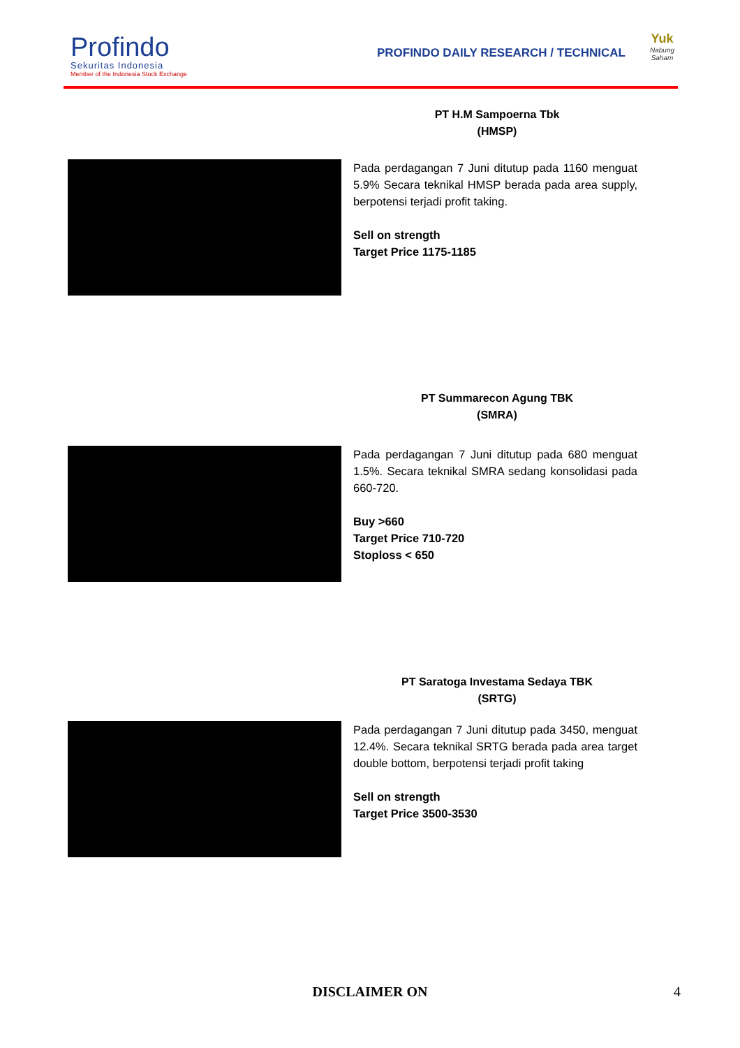Profindo
Sekuritas Indonesia
Member of the Indonesia Stock Exchange
PROFINDO DAILY RESEARCH / TECHNICAL
Yuk
Nabung
Saham
PT H.M Sampoerna Tbk
(HMSP)
Pada perdagangan 7 Juni ditutup pada 1160 menguat 5.9% Secara teknikal HMSP berada pada area supply, berpotensi terjadi profit taking.
Sell on strength
Target Price 1175-1185
PT Summarecon Agung TBK
(SMRA)
Pada perdagangan 7 Juni ditutup pada 680 menguat 1.5%. Secara teknikal SMRA sedang konsolidasi pada 660-720.
Buy >660
Target Price 710-720
Stoploss < 650
PT Saratoga Investama Sedaya TBK
(SRTG)
Pada perdagangan 7 Juni ditutup pada 3450, menguat 12.4%. Secara teknikal SRTG berada pada area target double bottom, berpotensi terjadi profit taking
Sell on strength
Target Price 3500-3530
DISCLAIMER ON 4